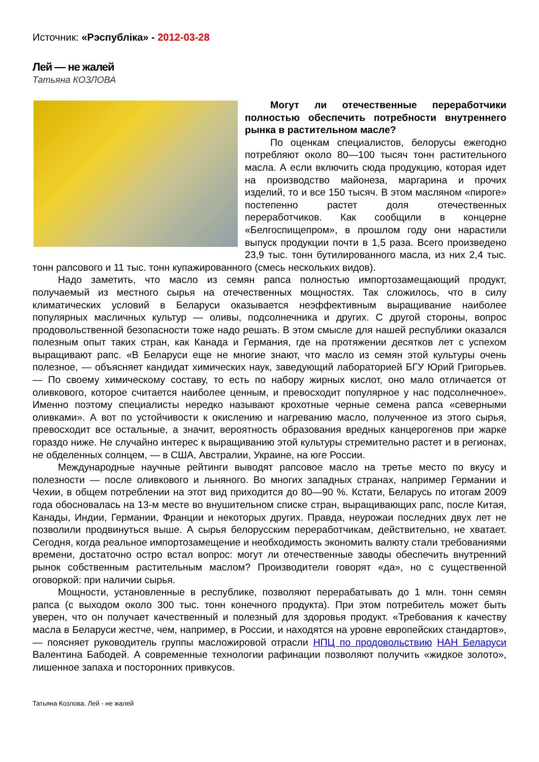Источник: «Рэспубліка» - 2012-03-28
Лей — не жалей
Татьяна КОЗЛОВА
Могут ли отечественные переработчики полностью обеспечить потребности внутреннего рынка в растительном масле?
По оценкам специалистов, белорусы ежегодно потребляют около 80—100 тысяч тонн растительного масла. А если включить сюда продукцию, которая идет на производство майонеза, маргарина и прочих изделий, то и все 150 тысяч. В этом масляном «пироге» постепенно растет доля отечественных переработчиков. Как сообщили в концерне «Белгоспищепром», в прошлом году они нарастили выпуск продукции почти в 1,5 раза. Всего произведено 23,9 тыс. тонн бутилированного масла, из них 2,4 тыс. тонн рапсового и 11 тыс. тонн купажированного (смесь нескольких видов).
Надо заметить, что масло из семян рапса полностью импортозамещающий продукт, получаемый из местного сырья на отечественных мощностях. Так сложилось, что в силу климатических условий в Беларуси оказывается неэффективным выращивание наиболее популярных масличных культур — оливы, подсолнечника и других. С другой стороны, вопрос продовольственной безопасности тоже надо решать. В этом смысле для нашей республики оказался полезным опыт таких стран, как Канада и Германия, где на протяжении десятков лет с успехом выращивают рапс. «В Беларуси еще не многие знают, что масло из семян этой культуры очень полезное, — объясняет кандидат химических наук, заведующий лабораторией БГУ Юрий Григорьев. — По своему химическому составу, то есть по набору жирных кислот, оно мало отличается от оливкового, которое считается наиболее ценным, и превосходит популярное у нас подсолнечное». Именно поэтому специалисты нередко называют крохотные черные семена рапса «северными оливками». А вот по устойчивости к окислению и нагреванию масло, полученное из этого сырья, превосходит все остальные, а значит, вероятность образования вредных канцерогенов при жарке гораздо ниже. Не случайно интерес к выращиванию этой культуры стремительно растет и в регионах, не обделенных солнцем, — в США, Австралии, Украине, на юге России.
Международные научные рейтинги выводят рапсовое масло на третье место по вкусу и полезности — после оливкового и льняного. Во многих западных странах, например Германии и Чехии, в общем потреблении на этот вид приходится до 80—90 %. Кстати, Беларусь по итогам 2009 года обосновалась на 13-м месте во внушительном списке стран, выращивающих рапс, после Китая, Канады, Индии, Германии, Франции и некоторых других. Правда, неурожаи последних двух лет не позволили продвинуться выше. А сырья белорусским переработчикам, действительно, не хватает. Сегодня, когда реальное импортозамещение и необходимость экономить валюту стали требованиями времени, достаточно остро встал вопрос: могут ли отечественные заводы обеспечить внутренний рынок собственным растительным маслом? Производители говорят «да», но с существенной оговоркой: при наличии сырья.
Мощности, установленные в республике, позволяют перерабатывать до 1 млн. тонн семян рапса (с выходом около 300 тыс. тонн конечного продукта). При этом потребитель может быть уверен, что он получает качественный и полезный для здоровья продукт. «Требования к качеству масла в Беларуси жестче, чем, например, в России, и находятся на уровне европейских стандартов», — поясняет руководитель группы масложировой отрасли НПЦ по продовольствию НАН Беларуси Валентина Бабодей. А современные технологии рафинации позволяют получить «жидкое золото», лишенное запаха и посторонних привкусов.
Татьяна Козлова. Лей - не жалей